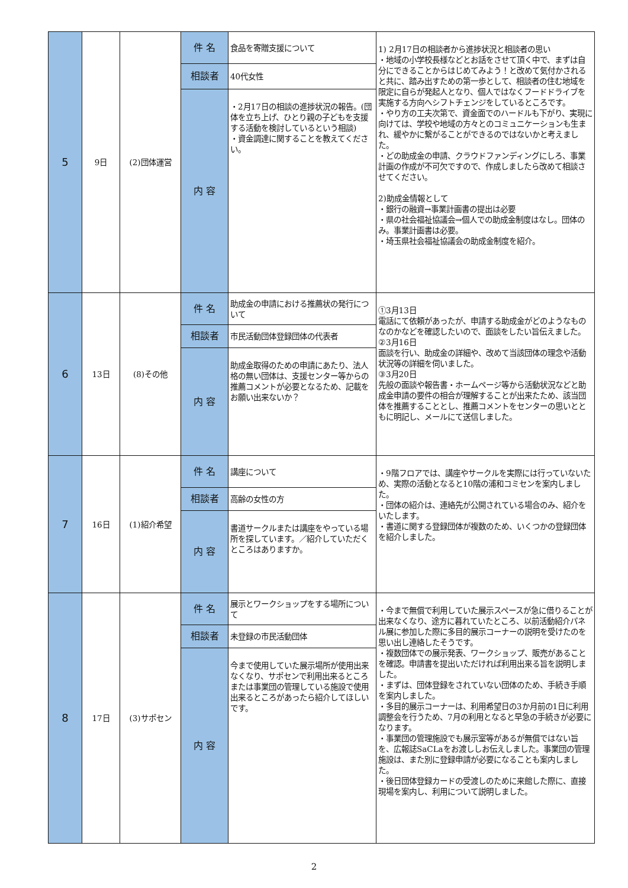| 5 | 9日 | (2)団体運営 | 件 名 | 食品を寄贈支援について | 1) 2月17日の相談者から進捗状況と相談者の思い ・地域の小学校長様などとお話をさせて頂く中で、まずは自分にできることからはじめてみよう！と改めて気付かされると共に、踏み出すための第一歩として、相談者の住む地域を限定に自らが発起人となり、個人ではなくフードドライブを実施する方向へシフトチェンジをしているところです。 ・やり方の工夫次第で、資金面でのハードルも下がり、実現に向けては、学校や地域の方々とのコミュニケーションも生まれ、緩やかに繋がることができるのではないかと考えました。 ・どの助成金の申請、クラウドファンディングにしろ、事業計画の作成が不可欠ですので、作成しましたら改めて相談させてください。 2)助成金情報として ・銀行の融資→事業計画書の提出は必要 ・県の社会福祉協議会→個人での助成金制度はなし。団体のみ。事業計画書は必要。 ・埼玉県社会福祉協議会の助成金制度を紹介。 |
| | | | 相談者 | 40代女性 | |
| | | | 内 容 | ・2月17日の相談の進捗状況の報告。(団体を立ち上げ、ひとり親の子どもを支援する活動を検討しているという相談) ・資金調達に関することを教えてください。 | |
| 6 | 13日 | (8)その他 | 件 名 | 助成金の申請における推薦状の発行について | ①3月13日 電話にて依頼があったが、申請する助成金がどのようなものなのかなどを確認したいので、面談をしたい旨伝えました。 ②3月16日 面談を行い、助成金の詳細や、改めて当該団体の理念や活動状況等の詳細を伺いました。 ③3月20日 先般の面談や報告書・ホームページ等から活動状況などと助成金申請の要件の相合が理解することが出来たため、該当団体を推薦することとし、推薦コメントをセンターの思いとともに明記し、メールにて送信しました。 |
| | | | 相談者 | 市民活動団体登録団体の代表者 | |
| | | | 内 容 | 助成金取得のための申請にあたり、法人格の無い団体は、支援センター等からの推薦コメントが必要となるため、記載をお願い出来ないか？ | |
| 7 | 16日 | (1)紹介希望 | 件 名 | 講座について | ・9階フロアでは、講座やサークルを実際には行っていないため、実際の活動となると10階の浦和コミセンを案内しました。 ・団体の紹介は、連絡先が公開されている場合のみ、紹介をいたします。 ・書道に関する登録団体が複数のため、いくつかの登録団体を紹介しました。 |
| | | | 相談者 | 高齢の女性の方 | |
| | | | 内 容 | 書道サークルまたは講座をやっている場所を探しています。／紹介していただくところはありますか。 | |
| 8 | 17日 | (3)サポセン | 件 名 | 展示とワークショップをする場所について | ・今まで無償で利用していた展示スペースが急に借りることが出来なくなり、途方に暮れていたところ、以前活動紹介パネル展に参加した際に多目的展示コーナーの説明を受けたのを思い出し連絡したそうです。 ・複数団体での展示発表、ワークショップ、販売があることを確認。申請書を提出いただければ利用出来る旨を説明しました。 ・まずは、団体登録をされていない団体のため、手続き手順を案内しました。 ・多目的展示コーナーは、利用希望日の3か月前の1日に利用調整会を行うため、7月の利用となると早急の手続きが必要になります。 ・事業団の管理施設でも展示室等があるが無償ではない旨を、広報誌SaCLaをお渡ししお伝えしました。事業団の管理施設は、また別に登録申請が必要になることも案内しました。 ・後日団体登録カードの受渡しのために来館した際に、直接現場を案内し、利用について説明しました。 |
| | | | 相談者 | 未登録の市民活動団体 | |
| | | | 内 容 | 今まで使用していた展示場所が使用出来なくなり、サポセンで利用出来るところまたは事業団の管理している施設で使用出来るところがあったら紹介してほしいです。 | |
2